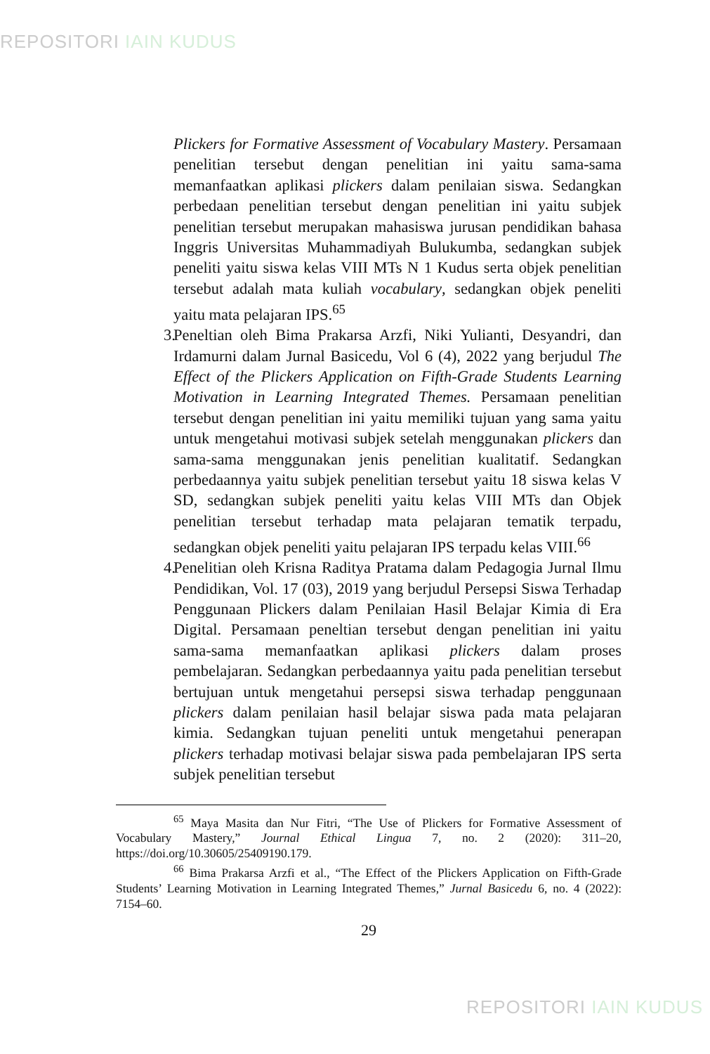REPOSITORI IAIN KUDUS
Plickers for Formative Assessment of Vocabulary Mastery. Persamaan penelitian tersebut dengan penelitian ini yaitu sama-sama memanfaatkan aplikasi plickers dalam penilaian siswa. Sedangkan perbedaan penelitian tersebut dengan penelitian ini yaitu subjek penelitian tersebut merupakan mahasiswa jurusan pendidikan bahasa Inggris Universitas Muhammadiyah Bulukumba, sedangkan subjek peneliti yaitu siswa kelas VIII MTs N 1 Kudus serta objek penelitian tersebut adalah mata kuliah vocabulary, sedangkan objek peneliti yaitu mata pelajaran IPS.<sup>65</sup>
3. Peneltian oleh Bima Prakarsa Arzfi, Niki Yulianti, Desyandri, dan Irdamurni dalam Jurnal Basicedu, Vol 6 (4), 2022 yang berjudul The Effect of the Plickers Application on Fifth-Grade Students Learning Motivation in Learning Integrated Themes. Persamaan penelitian tersebut dengan penelitian ini yaitu memiliki tujuan yang sama yaitu untuk mengetahui motivasi subjek setelah menggunakan plickers dan sama-sama menggunakan jenis penelitian kualitatif. Sedangkan perbedaannya yaitu subjek penelitian tersebut yaitu 18 siswa kelas V SD, sedangkan subjek peneliti yaitu kelas VIII MTs dan Objek penelitian tersebut terhadap mata pelajaran tematik terpadu, sedangkan objek peneliti yaitu pelajaran IPS terpadu kelas VIII.<sup>66</sup>
4. Penelitian oleh Krisna Raditya Pratama dalam Pedagogia Jurnal Ilmu Pendidikan, Vol. 17 (03), 2019 yang berjudul Persepsi Siswa Terhadap Penggunaan Plickers dalam Penilaian Hasil Belajar Kimia di Era Digital. Persamaan peneltian tersebut dengan penelitian ini yaitu sama-sama memanfaatkan aplikasi plickers dalam proses pembelajaran. Sedangkan perbedaannya yaitu pada penelitian tersebut bertujuan untuk mengetahui persepsi siswa terhadap penggunaan plickers dalam penilaian hasil belajar siswa pada mata pelajaran kimia. Sedangkan tujuan peneliti untuk mengetahui penerapan plickers terhadap motivasi belajar siswa pada pembelajaran IPS serta subjek penelitian tersebut
<sup>65</sup> Maya Masita dan Nur Fitri, “The Use of Plickers for Formative Assessment of Vocabulary Mastery,” Journal Ethical Lingua 7, no. 2 (2020): 311–20, https://doi.org/10.30605/25409190.179.
<sup>66</sup> Bima Prakarsa Arzfi et al., “The Effect of the Plickers Application on Fifth-Grade Students’ Learning Motivation in Learning Integrated Themes,” Jurnal Basicedu 6, no. 4 (2022): 7154–60.
29
REPOSITORI IAIN KUDUS